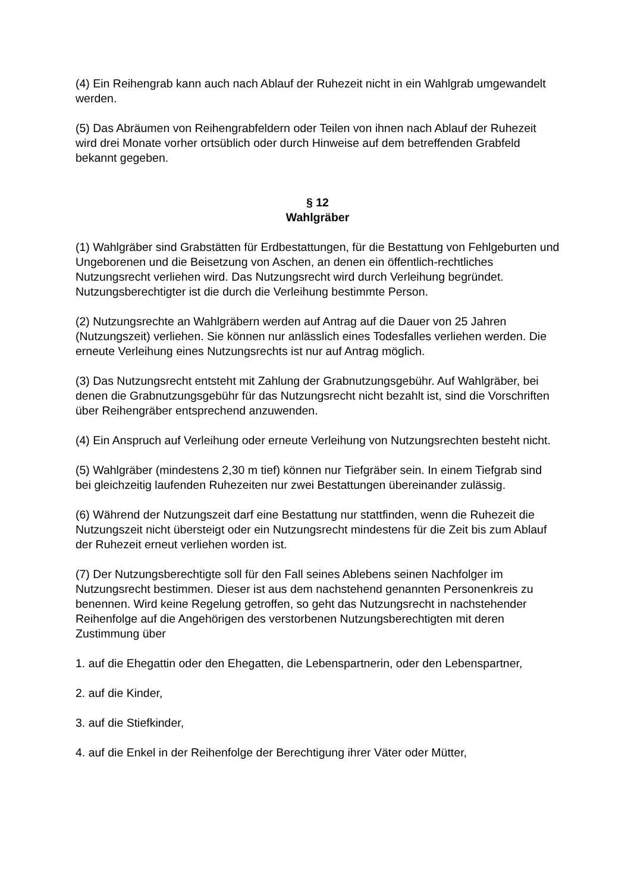(4) Ein Reihengrab kann auch nach Ablauf der Ruhezeit nicht in ein Wahlgrab umgewandelt werden.
(5) Das Abräumen von Reihengrabfeldern oder Teilen von ihnen nach Ablauf der Ruhezeit wird drei Monate vorher ortsüblich oder durch Hinweise auf dem betreffenden Grabfeld bekannt gegeben.
§ 12
Wahlgräber
(1) Wahlgräber sind Grabstätten für Erdbestattungen, für die Bestattung von Fehlgeburten und Ungeborenen und die Beisetzung von Aschen, an denen ein öffentlich-rechtliches Nutzungsrecht verliehen wird. Das Nutzungsrecht wird durch Verleihung begründet. Nutzungsberechtigter ist die durch die Verleihung bestimmte Person.
(2) Nutzungsrechte an Wahlgräbern werden auf Antrag auf die Dauer von 25 Jahren (Nutzungszeit) verliehen. Sie können nur anlässlich eines Todesfalles verliehen werden. Die erneute Verleihung eines Nutzungsrechts ist nur auf Antrag möglich.
(3) Das Nutzungsrecht entsteht mit Zahlung der Grabnutzungsgebühr. Auf Wahlgräber, bei denen die Grabnutzungsgebühr für das Nutzungsrecht nicht bezahlt ist, sind die Vorschriften über Reihengräber entsprechend anzuwenden.
(4) Ein Anspruch auf Verleihung oder erneute Verleihung von Nutzungsrechten besteht nicht.
(5) Wahlgräber (mindestens 2,30 m tief) können nur Tiefgräber sein. In einem Tiefgrab sind bei gleichzeitig laufenden Ruhezeiten nur zwei Bestattungen übereinander zulässig.
(6) Während der Nutzungszeit darf eine Bestattung nur stattfinden, wenn die Ruhezeit die Nutzungszeit nicht übersteigt oder ein Nutzungsrecht mindestens für die Zeit bis zum Ablauf der Ruhezeit erneut verliehen worden ist.
(7) Der Nutzungsberechtigte soll für den Fall seines Ablebens seinen Nachfolger im Nutzungsrecht bestimmen. Dieser ist aus dem nachstehend genannten Personenkreis zu benennen. Wird keine Regelung getroffen, so geht das Nutzungsrecht in nachstehender Reihenfolge auf die Angehörigen des verstorbenen Nutzungsberechtigten mit deren Zustimmung über
1. auf die Ehegattin oder den Ehegatten, die Lebenspartnerin, oder den Lebenspartner,
2. auf die Kinder,
3. auf die Stiefkinder,
4. auf die Enkel in der Reihenfolge der Berechtigung ihrer Väter oder Mütter,